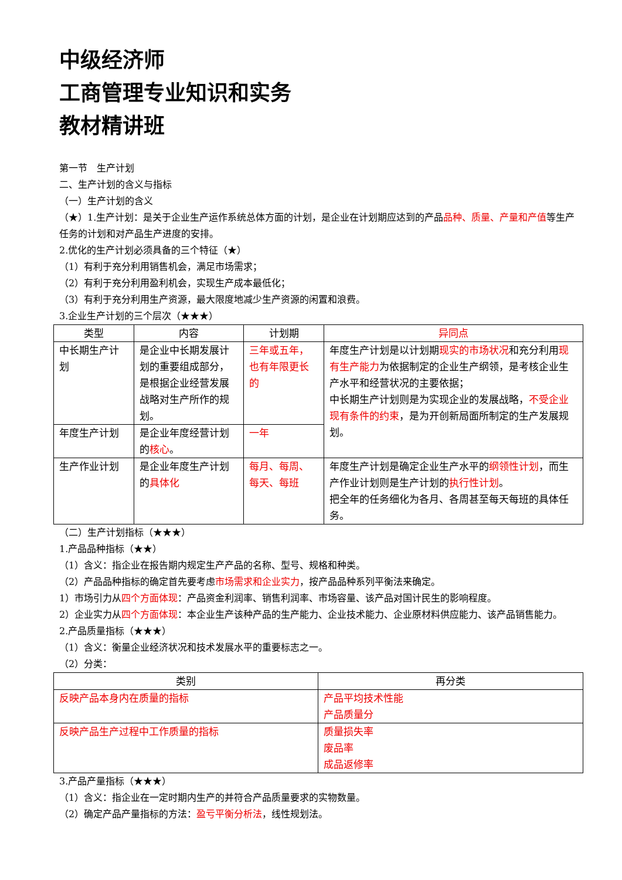中级经济师
工商管理专业知识和实务
教材精讲班
第一节　生产计划
二、生产计划的含义与指标
（一）生产计划的含义
（★）1.生产计划：是关于企业生产运作系统总体方面的计划，是企业在计划期应达到的产品品种、质量、产量和产值等生产任务的计划和对产品生产进度的安排。
2.优化的生产计划必须具备的三个特征（★）
（1）有利于充分利用销售机会，满足市场需求；
（2）有利于充分利用盈利机会，实现生产成本最低化；
（3）有利于充分利用生产资源，最大限度地减少生产资源的闲置和浪费。
3.企业生产计划的三个层次（★★★）
| 类型 | 内容 | 计划期 | 异同点 |
| --- | --- | --- | --- |
| 中长期生产计划 | 是企业中长期发展计划的重要组成部分，是根据企业经营发展战略对生产所作的规划。 | 三年或五年，也有年限更长的 | 年度生产计划是以计划期 现实的市场状况 和充分利用 现有生产能力 为依据制定的企业生产纲领，是考核企业生产水平和经营状况的主要依据； 中长期生产计划则是为实现企业的发展战略， 不受企业现有条件的约束 ，是为开创新局面所制定的生产发展规划。 |
| 年度生产计划 | 是企业年度经营计划的 核心 。 | 一年 | |
| 生产作业计划 | 是企业年度生产计划的 具体化 | 每月、每周、每天、每班 | 年度生产计划是确定企业生产水平的 纲领性计划 ，而生产作业计划则是生产计划的 执行性计划 。 把全年的任务细化为各月、各周甚至每天每班的具体任务。 |
（二）生产计划指标（★★★）
1.产品品种指标（★★）
（1）含义：指企业在报告期内规定生产产品的名称、型号、规格和种类。
（2）产品品种指标的确定首先要考虑市场需求和企业实力，按产品品种系列平衡法来确定。
1）市场引力从四个方面体现：产品资金利润率、销售利润率、市场容量、该产品对国计民生的影响程度。
2）企业实力从四个方面体现：本企业生产该种产品的生产能力、企业技术能力、企业原材料供应能力、该产品销售能力。
2.产品质量指标（★★★）
（1）含义：衡量企业经济状况和技术发展水平的重要标志之一。
（2）分类：
| 类别 | 再分类 |
| --- | --- |
| 反映产品本身内在质量的指标 | 产品平均技术性能 产品质量分 |
| 反映产品生产过程中工作质量的指标 | 质量损失率 废品率 成品返修率 |
3.产品产量指标（★★★）
（1）含义：指企业在一定时期内生产的并符合产品质量要求的实物数量。
（2）确定产品产量指标的方法：盈亏平衡分析法，线性规划法。